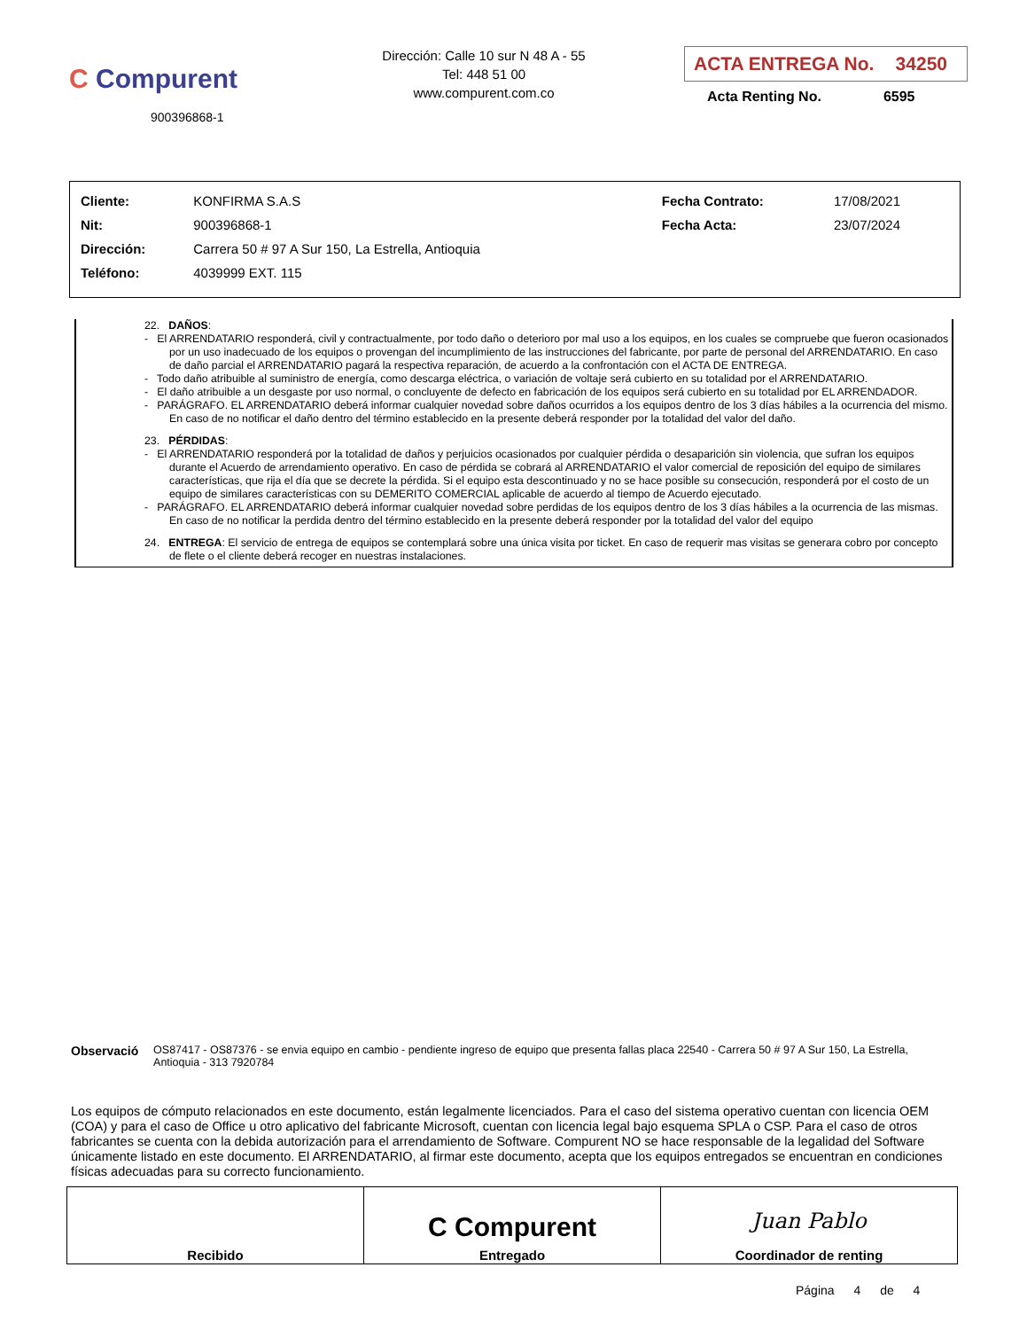C Compurent
900396868-1
Dirección: Calle 10 sur N 48 A - 55
Tel: 448 51 00
www.compurent.com.co
ACTA ENTREGA No. 34250
Acta Renting No. 6595
| Cliente: | KONFIRMA S.A.S | Fecha Contrato: | 17/08/2021 |
| Nit: | 900396868-1 | Fecha Acta: | 23/07/2024 |
| Dirección: | Carrera 50 # 97 A Sur 150, La Estrella, Antioquia | | |
| Teléfono: | 4039999 EXT. 115 | | |
22. DAÑOS:
- El ARRENDATARIO responderá, civil y contractualmente, por todo daño o deterioro por mal uso a los equipos, en los cuales se compruebe que fueron ocasionados por un uso inadecuado de los equipos o provengan del incumplimiento de las instrucciones del fabricante, por parte de personal del ARRENDATARIO. En caso de daño parcial el ARRENDATARIO pagará la respectiva reparación, de acuerdo a la confrontación con el ACTA DE ENTREGA.
- Todo daño atribuible al suministro de energía, como descarga eléctrica, o variación de voltaje será cubierto en su totalidad por el ARRENDATARIO.
- El daño atribuible a un desgaste por uso normal, o concluyente de defecto en fabricación de los equipos será cubierto en su totalidad por EL ARRENDADOR.
- PARÁGRAFO. EL ARRENDATARIO deberá informar cualquier novedad sobre daños ocurridos a los equipos dentro de los 3 días hábiles a la ocurrencia del mismo. En caso de no notificar el daño dentro del término establecido en la presente deberá responder por la totalidad del valor del daño.
23. PÉRDIDAS:
- El ARRENDATARIO responderá por la totalidad de daños y perjuicios ocasionados por cualquier pérdida o desaparición sin violencia, que sufran los equipos durante el Acuerdo de arrendamiento operativo. En caso de pérdida se cobrará al ARRENDATARIO el valor comercial de reposición del equipo de similares características, que rija el día que se decrete la pérdida. Si el equipo esta descontinuado y no se hace posible su consecución, responderá por el costo de un equipo de similares características con su DEMERITO COMERCIAL aplicable de acuerdo al tiempo de Acuerdo ejecutado.
- PARÁGRAFO. EL ARRENDATARIO deberá informar cualquier novedad sobre perdidas de los equipos dentro de los 3 días hábiles a la ocurrencia de las mismas. En caso de no notificar la perdida dentro del término establecido en la presente deberá responder por la totalidad del valor del equipo
24. ENTREGA: El servicio de entrega de equipos se contemplará sobre una única visita por ticket. En caso de requerir mas visitas se generara cobro por concepto de flete o el cliente deberá recoger en nuestras instalaciones.
Observació OS87417 - OS87376 - se envia equipo en cambio - pendiente ingreso de equipo que presenta fallas placa 22540 - Carrera 50 # 97 A Sur 150, La Estrella, Antioquia - 313 7920784
Los equipos de cómputo relacionados en este documento, están legalmente licenciados. Para el caso del sistema operativo cuentan con licencia OEM (COA) y para el caso de Office u otro aplicativo del fabricante Microsoft, cuentan con licencia legal bajo esquema SPLA o CSP. Para el caso de otros fabricantes se cuenta con la debida autorización para el arrendamiento de Software. Compurent NO se hace responsable de la legalidad del Software únicamente listado en este documento. El ARRENDATARIO, al firmar este documento, acepta que los equipos entregados se encuentran en condiciones físicas adecuadas para su correcto funcionamiento.
| Recibido | C Compurent Entregado | Juan Pablo Coordinador de renting |
Página 4 de 4